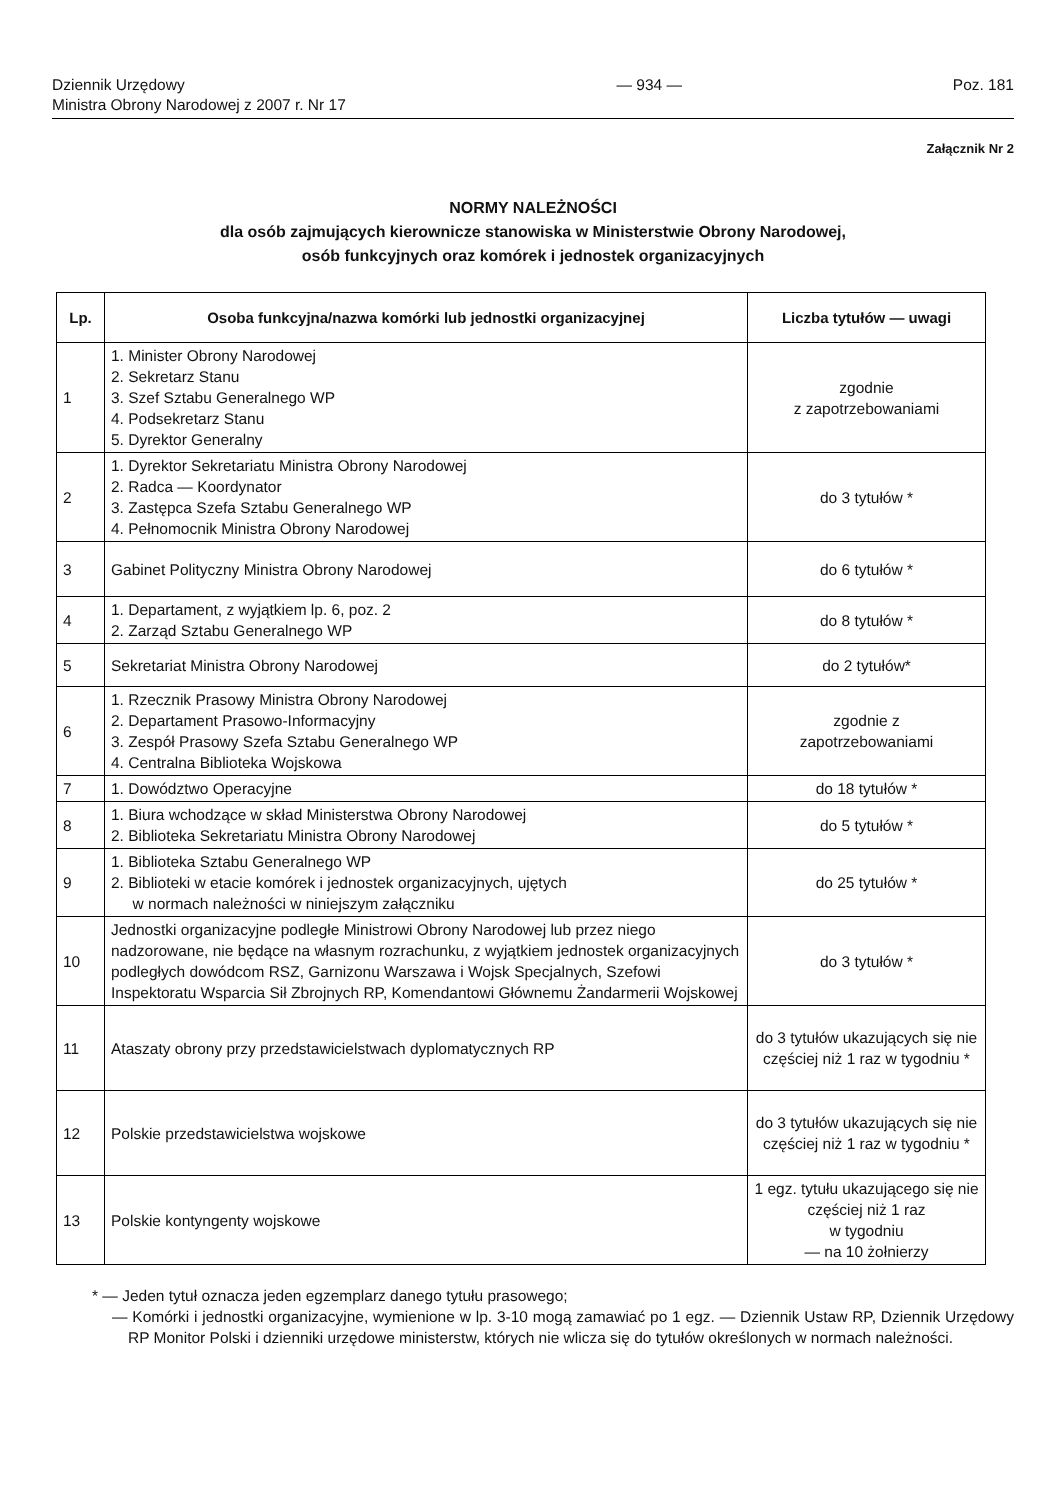Dziennik Urzędowy
Ministra Obrony Narodowej z 2007 r. Nr 17
— 934 — Poz. 181
Załącznik Nr 2
NORMY NALEŻNOŚCI
dla osób zajmujących kierownicze stanowiska w Ministerstwie Obrony Narodowej,
osób funkcyjnych oraz komórek i jednostek organizacyjnych
| Lp. | Osoba funkcyjna/nazwa komórki lub jednostki organizacyjnej | Liczba tytułów — uwagi |
| --- | --- | --- |
| 1 | 1. Minister Obrony Narodowej 2. Sekretarz Stanu 3. Szef Sztabu Generalnego WP 4. Podsekretarz Stanu 5. Dyrektor Generalny | zgodnie z zapotrzebowaniami |
| 2 | 1. Dyrektor Sekretariatu Ministra Obrony Narodowej 2. Radca — Koordynator 3. Zastępca Szefa Sztabu Generalnego WP 4. Pełnomocnik Ministra Obrony Narodowej | do 3 tytułów * |
| 3 | Gabinet Polityczny Ministra Obrony Narodowej | do 6 tytułów * |
| 4 | 1. Departament, z wyjątkiem lp. 6, poz. 2 2. Zarząd Sztabu Generalnego WP | do 8 tytułów * |
| 5 | Sekretariat Ministra Obrony Narodowej | do 2 tytułów* |
| 6 | 1. Rzecznik Prasowy Ministra Obrony Narodowej 2. Departament Prasowo-Informacyjny 3. Zespół Prasowy Szefa Sztabu Generalnego WP 4. Centralna Biblioteka Wojskowa | zgodnie z zapotrzebowaniami |
| 7 | 1. Dowództwo Operacyjne | do 18 tytułów * |
| 8 | 1. Biura wchodzące w skład Ministerstwa Obrony Narodowej 2. Biblioteka Sekretariatu Ministra Obrony Narodowej | do 5 tytułów * |
| 9 | 1. Biblioteka Sztabu Generalnego WP 2. Biblioteki w etacie komórek i jednostek organizacyjnych, ujętych w normach należności w niniejszym załączniku | do 25 tytułów * |
| 10 | Jednostki organizacyjne podległe Ministrowi Obrony Narodowej lub przez niego nadzorowane, nie będące na własnym rozrachunku, z wyjątkiem jednostek organizacyjnych podległych dowódcom RSZ, Garnizonu Warszawa i Wojsk Specjalnych, Szefowi Inspektoratu Wsparcia Sił Zbrojnych RP, Komendantowi Głównemu Żandarmerii Wojskowej | do 3 tytułów * |
| 11 | Ataszaty obrony przy przedstawicielstwach dyplomatycznych RP | do 3 tytułów ukazujących się nie częściej niż 1 raz w tygodniu * |
| 12 | Polskie przedstawicielstwa wojskowe | do 3 tytułów ukazujących się nie częściej niż 1 raz w tygodniu * |
| 13 | Polskie kontyngenty wojskowe | 1 egz. tytułu ukazującego się nie częściej niż 1 raz w tygodniu — na 10 żołnierzy |
* — Jeden tytuł oznacza jeden egzemplarz danego tytułu prasowego;
— Komórki i jednostki organizacyjne, wymienione w lp. 3-10 mogą zamawiać po 1 egz. — Dziennik Ustaw RP, Dziennik Urzędowy RP Monitor Polski i dzienniki urzędowe ministerstw, których nie wlicza się do tytułów określonych w normach należności.